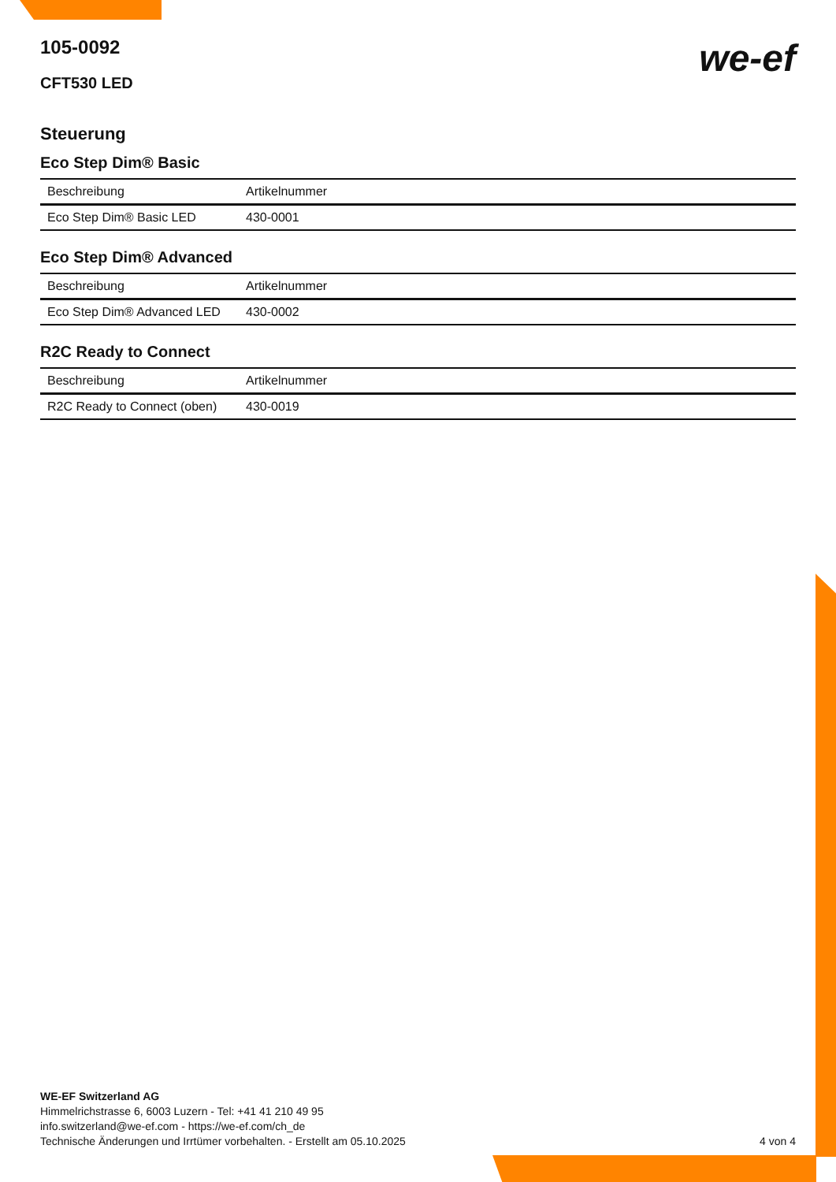we-ef
105-0092
CFT530 LED
Steuerung
Eco Step Dim® Basic
| Beschreibung | Artikelnummer |
| --- | --- |
| Eco Step Dim® Basic LED | 430-0001 |
Eco Step Dim® Advanced
| Beschreibung | Artikelnummer |
| --- | --- |
| Eco Step Dim® Advanced LED | 430-0002 |
R2C Ready to Connect
| Beschreibung | Artikelnummer |
| --- | --- |
| R2C Ready to Connect (oben) | 430-0019 |
WE-EF Switzerland AG
Himmelrichstrasse 6, 6003 Luzern - Tel: +41 41 210 49 95
info.switzerland@we-ef.com - https://we-ef.com/ch_de
4 von 4 Technische Änderungen und Irrtümer vorbehalten. - Erstellt am 05.10.2025